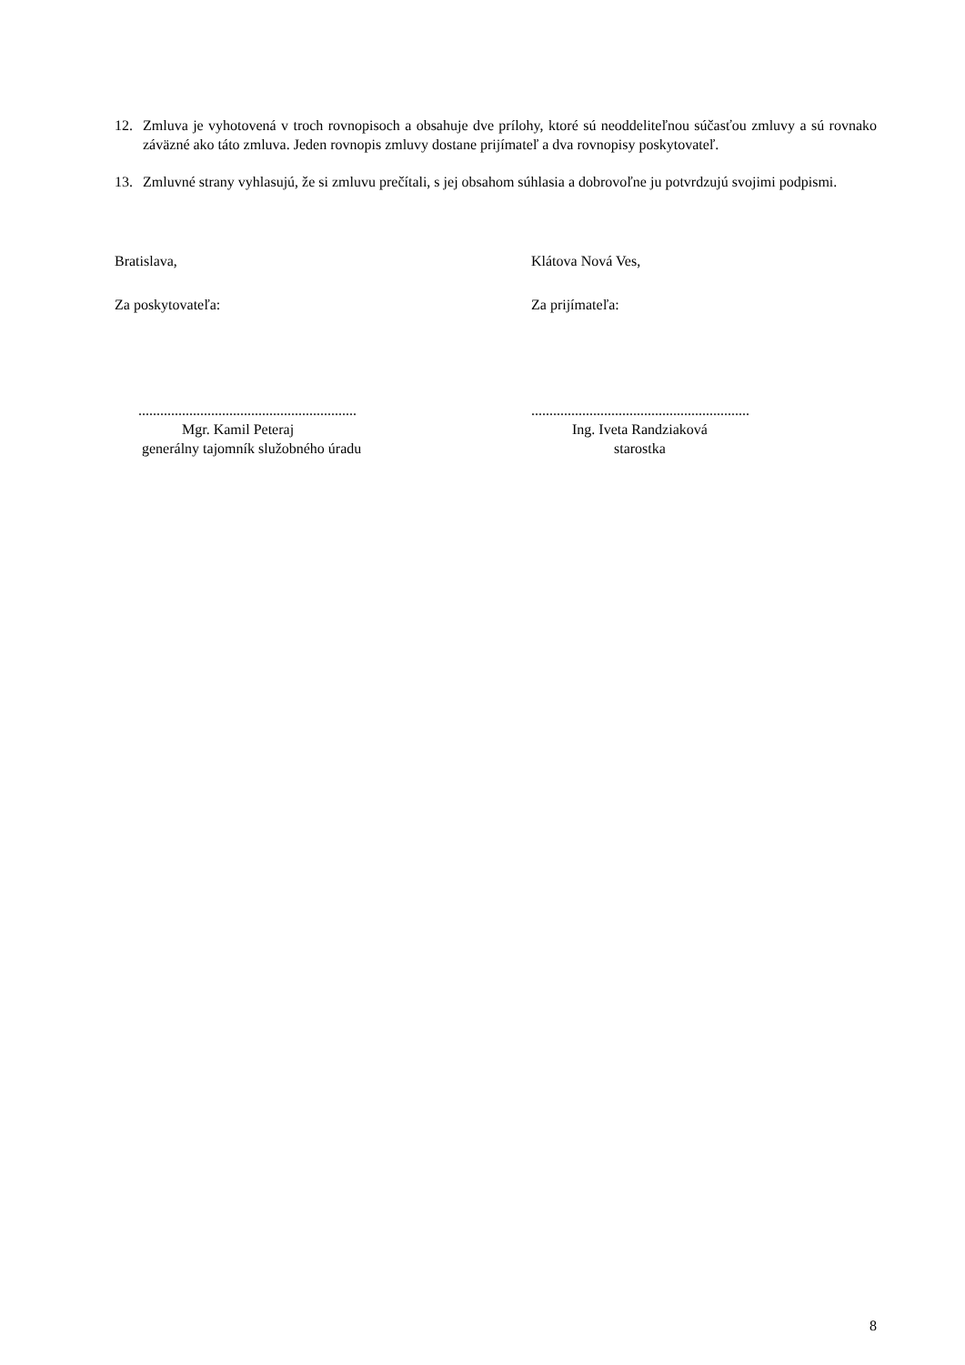12. Zmluva je vyhotovená v troch rovnopisoch a obsahuje dve prílohy, ktoré sú neoddeliteľnou súčasťou zmluvy a sú rovnako záväzné ako táto zmluva. Jeden rovnopis zmluvy dostane prijímateľ a dva rovnopisy poskytovateľ.
13. Zmluvné strany vyhlasujú, že si zmluvu prečítali, s jej obsahom súhlasia a dobrovoľne ju potvrdzujú svojimi podpismi.
Bratislava, Klátova Nová Ves,
Za poskytovateľa: Za prijímateľa:
............................................................
Mgr. Kamil Peteraj
generálny tajomník služobného úradu
............................................................
Ing. Iveta Randziaková
starostka
8